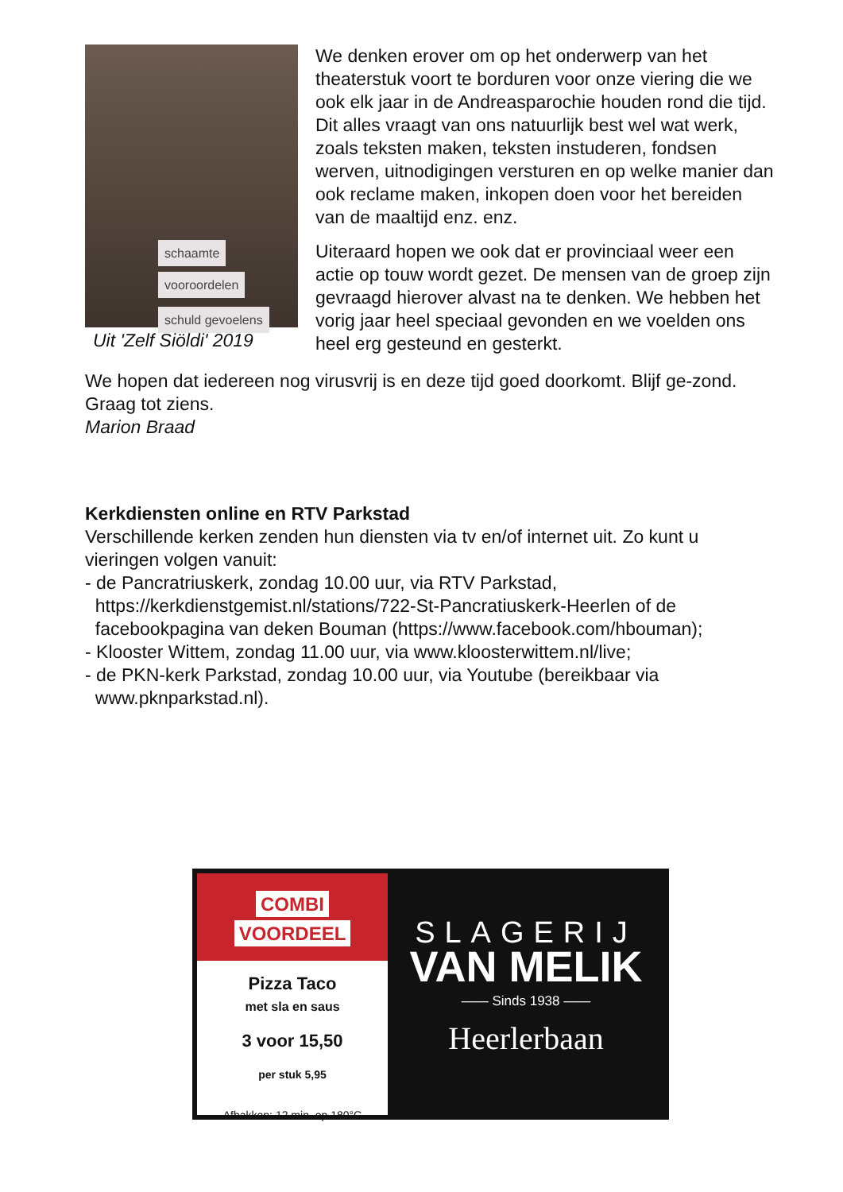schaamte
vooroordelen
schuld gevoelens
Uit 'Zelf Siöldi' 2019
We denken erover om op het onderwerp van het theaterstuk voort te borduren voor onze viering die we ook elk jaar in de Andreasparochie houden rond die tijd. Dit alles vraagt van ons natuurlijk best wel wat werk, zoals teksten maken, teksten instuderen, fondsen werven, uitnodigingen versturen en op welke manier dan ook reclame maken, inkopen doen voor het bereiden van de maaltijd enz. enz.
Uiteraard hopen we ook dat er provinciaal weer een actie op touw wordt gezet. De mensen van de groep zijn gevraagd hierover alvast na te denken. We hebben het vorig jaar heel speciaal gevonden en we voelden ons heel erg gesteund en gesterkt.
We hopen dat iedereen nog virusvrij is en deze tijd goed doorkomt. Blijf ge-zond. Graag tot ziens.
Marion Braad
Kerkdiensten online en RTV Parkstad
Verschillende kerken zenden hun diensten via tv en/of internet uit. Zo kunt u vieringen volgen vanuit:
- de Pancratriuskerk, zondag 10.00 uur, via RTV Parkstad,
https://kerkdienstgemist.nl/stations/722-St-Pancratiuskerk-Heerlen of de
facebookpagina van deken Bouman (https://www.facebook.com/hbouman);
- Klooster Wittem, zondag 11.00 uur, via www.kloosterwittem.nl/live;
- de PKN-kerk Parkstad, zondag 10.00 uur, via Youtube (bereikbaar via
www.pknparkstad.nl).
COMBI
VOORDEEL
Pizza Taco
met sla en saus
3 voor 15,50
per stuk 5,95
Afbakken: 12 min. op 180°C
SLAGERIJ
VAN MELIK
—— Sinds 1938 ——
Heerlerbaan